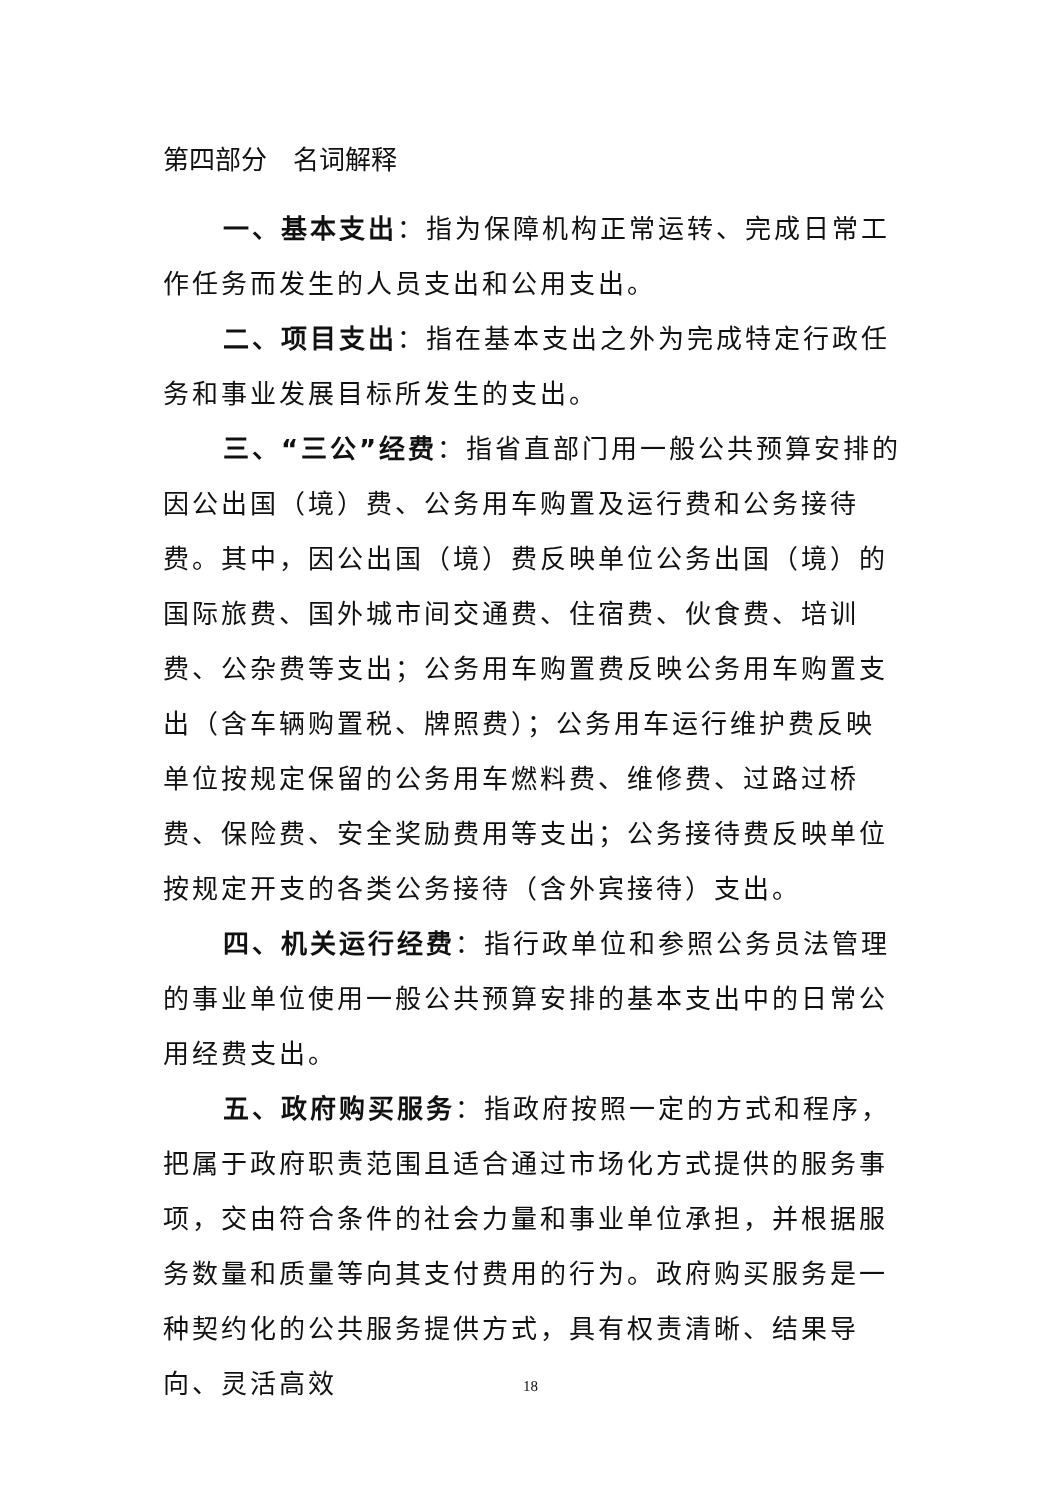第四部分　名词解释
一、基本支出：指为保障机构正常运转、完成日常工作任务而发生的人员支出和公用支出。
二、项目支出：指在基本支出之外为完成特定行政任务和事业发展目标所发生的支出。
三、“三公”经费：指省直部门用一般公共预算安排的因公出国（境）费、公务用车购置及运行费和公务接待费。其中，因公出国（境）费反映单位公务出国（境）的国际旅费、国外城市间交通费、住宿费、伙食费、培训费、公杂费等支出；公务用车购置费反映公务用车购置支出（含车辆购置税、牌照费）；公务用车运行维护费反映单位按规定保留的公务用车燃料费、维修费、过路过桥费、保险费、安全奖励费用等支出；公务接待费反映单位按规定开支的各类公务接待（含外宾接待）支出。
四、机关运行经费：指行政单位和参照公务员法管理的事业单位使用一般公共预算安排的基本支出中的日常公用经费支出。
五、政府购买服务：指政府按照一定的方式和程序，把属于政府职责范围且适合通过市场化方式提供的服务事项，交由符合条件的社会力量和事业单位承担，并根据服务数量和质量等向其支付费用的行为。政府购买服务是一种契约化的公共服务提供方式，具有权责清晰、结果导向、灵活高效
18